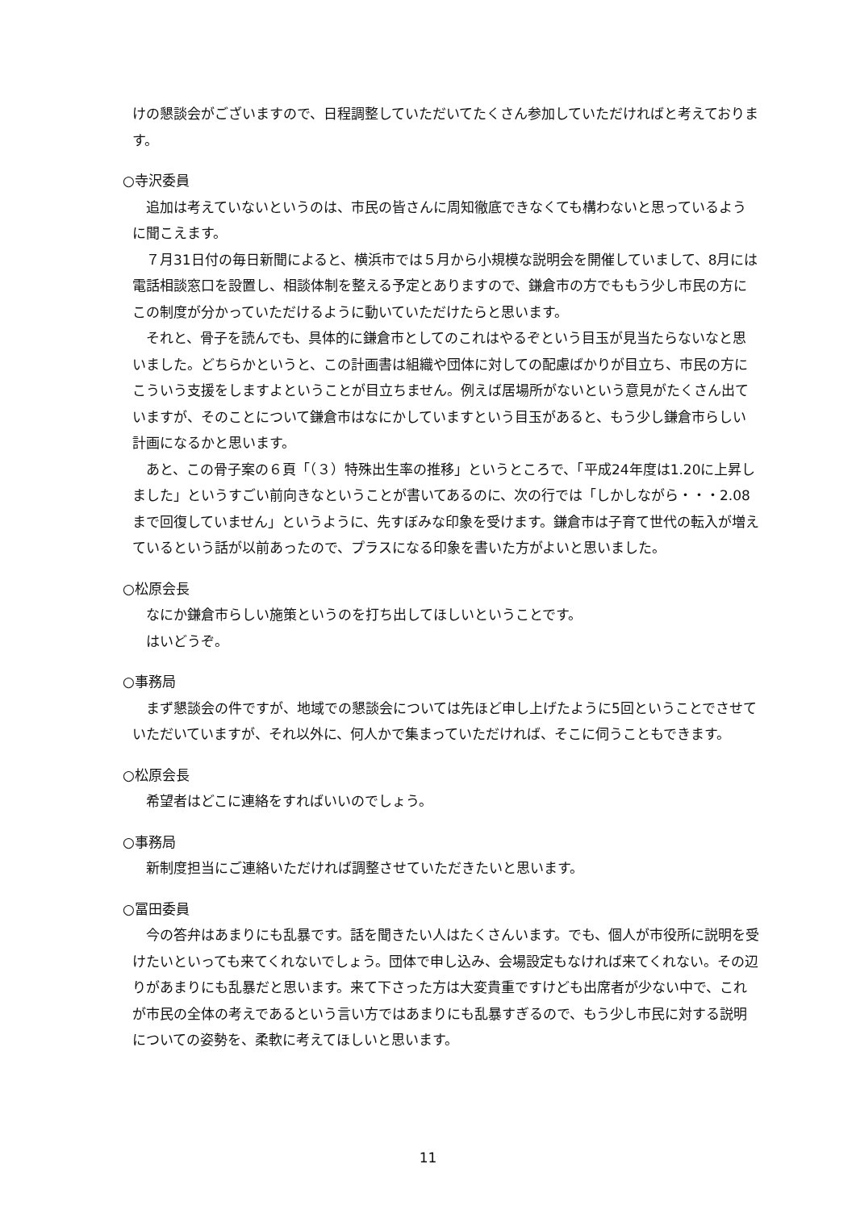けの懇談会がございますので、日程調整していただいてたくさん参加していただければと考えております。
○寺沢委員
　追加は考えていないというのは、市民の皆さんに周知徹底できなくても構わないと思っているように聞こえます。
　７月31日付の毎日新聞によると、横浜市では５月から小規模な説明会を開催していまして、8月には電話相談窓口を設置し、相談体制を整える予定とありますので、鎌倉市の方でももう少し市民の方にこの制度が分かっていただけるように動いていただけたらと思います。
　それと、骨子を読んでも、具体的に鎌倉市としてのこれはやるぞという目玉が見当たらないなと思いました。どちらかというと、この計画書は組織や団体に対しての配慮ばかりが目立ち、市民の方にこういう支援をしますよということが目立ちません。例えば居場所がないという意見がたくさん出ていますが、そのことについて鎌倉市はなにかしていますという目玉があると、もう少し鎌倉市らしい計画になるかと思います。
　あと、この骨子案の６頁「（３）特殊出生率の推移」というところで、「平成24年度は1.20に上昇しました」というすごい前向きなということが書いてあるのに、次の行では「しかしながら・・・2.08まで回復していません」というように、先すぼみな印象を受けます。鎌倉市は子育て世代の転入が増えているという話が以前あったので、プラスになる印象を書いた方がよいと思いました。
○松原会長
　なにか鎌倉市らしい施策というのを打ち出してほしいということです。
　はいどうぞ。
○事務局
　まず懇談会の件ですが、地域での懇談会については先ほど申し上げたように5回ということでさせていただいていますが、それ以外に、何人かで集まっていただければ、そこに伺うこともできます。
○松原会長
　希望者はどこに連絡をすればいいのでしょう。
○事務局
　新制度担当にご連絡いただければ調整させていただきたいと思います。
○冨田委員
　今の答弁はあまりにも乱暴です。話を聞きたい人はたくさんいます。でも、個人が市役所に説明を受けたいといっても来てくれないでしょう。団体で申し込み、会場設定もなければ来てくれない。その辺りがあまりにも乱暴だと思います。来て下さった方は大変貴重ですけども出席者が少ない中で、これが市民の全体の考えであるという言い方ではあまりにも乱暴すぎるので、もう少し市民に対する説明についての姿勢を、柔軟に考えてほしいと思います。
11